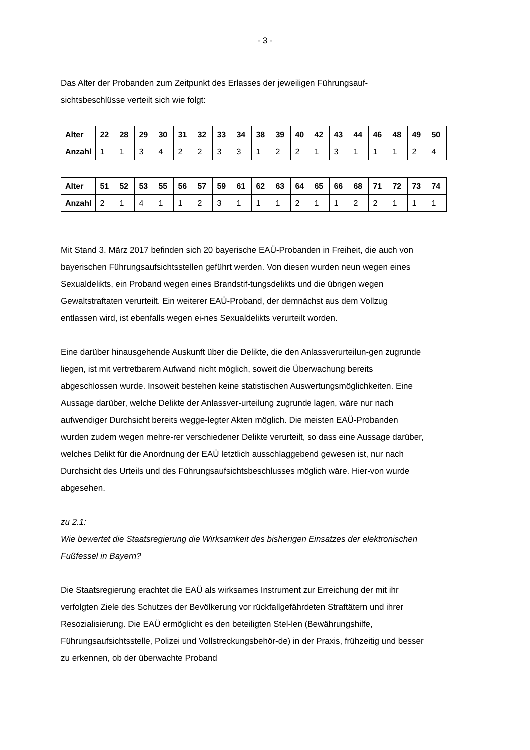- 3 -
Das Alter der Probanden zum Zeitpunkt des Erlasses der jeweiligen Führungsauf-sichtsbeschlüsse verteilt sich wie folgt:
| Alter | 22 | 28 | 29 | 30 | 31 | 32 | 33 | 34 | 38 | 39 | 40 | 42 | 43 | 44 | 46 | 48 | 49 | 50 |
| --- | --- | --- | --- | --- | --- | --- | --- | --- | --- | --- | --- | --- | --- | --- | --- | --- | --- | --- |
| Anzahl | 1 | 1 | 3 | 4 | 2 | 2 | 3 | 3 | 1 | 2 | 2 | 1 | 3 | 1 | 1 | 1 | 2 | 4 |
| Alter | 51 | 52 | 53 | 55 | 56 | 57 | 59 | 61 | 62 | 63 | 64 | 65 | 66 | 68 | 71 | 72 | 73 | 74 |
| --- | --- | --- | --- | --- | --- | --- | --- | --- | --- | --- | --- | --- | --- | --- | --- | --- | --- | --- |
| Anzahl | 2 | 1 | 4 | 1 | 1 | 2 | 3 | 1 | 1 | 1 | 2 | 1 | 1 | 2 | 2 | 1 | 1 | 1 |
Mit Stand 3. März 2017 befinden sich 20 bayerische EAÜ-Probanden in Freiheit, die auch von bayerischen Führungsaufsichtsstellen geführt werden. Von diesen wurden neun wegen eines Sexualdelikts, ein Proband wegen eines Brandstif-tungsdelikts und die übrigen wegen Gewaltstraftaten verurteilt. Ein weiterer EAÜ-Proband, der demnächst aus dem Vollzug entlassen wird, ist ebenfalls wegen ei-nes Sexualdelikts verurteilt worden.
Eine darüber hinausgehende Auskunft über die Delikte, die den Anlassverurteilun-gen zugrunde liegen, ist mit vertretbarem Aufwand nicht möglich, soweit die Überwachung bereits abgeschlossen wurde. Insoweit bestehen keine statistischen Auswertungsmöglichkeiten. Eine Aussage darüber, welche Delikte der Anlassver-urteilung zugrunde lagen, wäre nur nach aufwendiger Durchsicht bereits wegge-legter Akten möglich. Die meisten EAÜ-Probanden wurden zudem wegen mehre-rer verschiedener Delikte verurteilt, so dass eine Aussage darüber, welches Delikt für die Anordnung der EAÜ letztlich ausschlaggebend gewesen ist, nur nach Durchsicht des Urteils und des Führungsaufsichtsbeschlusses möglich wäre. Hier-von wurde abgesehen.
zu 2.1:
Wie bewertet die Staatsregierung die Wirksamkeit des bisherigen Einsatzes der elektronischen Fußfessel in Bayern?
Die Staatsregierung erachtet die EAÜ als wirksames Instrument zur Erreichung der mit ihr verfolgten Ziele des Schutzes der Bevölkerung vor rückfallgefährdeten Straftätern und ihrer Resozialisierung. Die EAÜ ermöglicht es den beteiligten Stel-len (Bewährungshilfe, Führungsaufsichtsstelle, Polizei und Vollstreckungsbehör-de) in der Praxis, frühzeitig und besser zu erkennen, ob der überwachte Proband